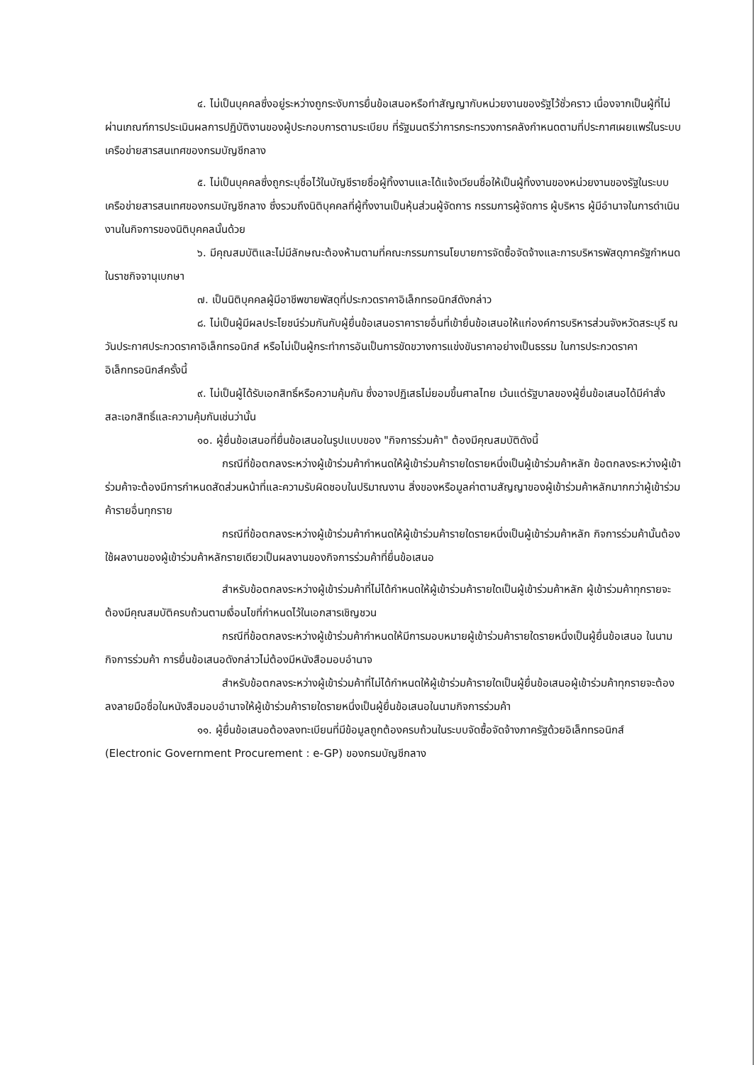๔. ไม่เป็นบุคคลซึ่งอยู่ระหว่างถูกระงับการยื่นข้อเสนอหรือทำสัญญากับหน่วยงานของรัฐไว้ชั่วคราว เนื่องจากเป็นผู้ที่ไม่ผ่านเกณฑ์การประเมินผลการปฏิบัติงานของผู้ประกอบการตามระเบียบ ที่รัฐมนตรีว่าการกระทรวงการคลังกำหนดตามที่ประกาศเผยแพร่ในระบบเครือข่ายสารสนเทศของกรมบัญชีกลาง
๕. ไม่เป็นบุคคลซึ่งถูกระบุชื่อไว้ในบัญชีรายชื่อผู้ทิ้งงานและได้แจ้งเวียนชื่อให้เป็นผู้ทิ้งงานของหน่วยงานของรัฐในระบบเครือข่ายสารสนเทศของกรมบัญชีกลาง ซึ่งรวมถึงนิติบุคคลที่ผู้ทิ้งงานเป็นหุ้นส่วนผู้จัดการ กรรมการผู้จัดการ ผู้บริหาร ผู้มีอำนาจในการดำเนินงานในกิจการของนิติบุคคลนั้นด้วย
๖. มีคุณสมบัติและไม่มีลักษณะต้องห้ามตามที่คณะกรรมการนโยบายการจัดซื้อจัดจ้างและการบริหารพัสดุภาครัฐกำหนดในราชกิจจานุเบกษา
๗. เป็นนิติบุคคลผู้มีอาชีพขายพัสดุที่ประกวดราคาอิเล็กทรอนิกส์ดังกล่าว
๘. ไม่เป็นผู้มีผลประโยชน์ร่วมกันกับผู้ยื่นข้อเสนอราคารายอื่นที่เข้ายื่นข้อเสนอให้แก่องค์การบริหารส่วนจังหวัดสระบุรี ณ วันประกาศประกวดราคาอิเล็กทรอนิกส์ หรือไม่เป็นผู้กระทำการอันเป็นการขัดขวางการแข่งขันราคาอย่างเป็นธรรม ในการประกวดราคาอิเล็กทรอนิกส์ครั้งนี้
๙. ไม่เป็นผู้ได้รับเอกสิทธิ์หรือความคุ้มกัน ซึ่งอาจปฏิเสธไม่ยอมขึ้นศาลไทย เว้นแต่รัฐบาลของผู้ยื่นข้อเสนอได้มีคำสั่งสละเอกสิทธิ์และความคุ้มกันเช่นว่านั้น
๑๐. ผู้ยื่นข้อเสนอที่ยื่นข้อเสนอในรูปแบบของ "กิจการร่วมค้า" ต้องมีคุณสมบัติดังนี้
กรณีที่ข้อตกลงระหว่างผู้เข้าร่วมค้ากำหนดให้ผู้เข้าร่วมค้ารายใดรายหนึ่งเป็นผู้เข้าร่วมค้าหลัก ข้อตกลงระหว่างผู้เข้าร่วมค้าจะต้องมีการกำหนดสัดส่วนหน้าที่และความรับผิดชอบในปริมาณงาน สิ่งของหรือมูลค่าตามสัญญาของผู้เข้าร่วมค้าหลักมากกว่าผู้เข้าร่วมค้ารายอื่นทุกราย
กรณีที่ข้อตกลงระหว่างผู้เข้าร่วมค้ากำหนดให้ผู้เข้าร่วมค้ารายใดรายหนึ่งเป็นผู้เข้าร่วมค้าหลัก กิจการร่วมค้านั้นต้องใช้ผลงานของผู้เข้าร่วมค้าหลักรายเดียวเป็นผลงานของกิจการร่วมค้าที่ยื่นข้อเสนอ
สำหรับข้อตกลงระหว่างผู้เข้าร่วมค้าที่ไม่ได้กำหนดให้ผู้เข้าร่วมค้ารายใดเป็นผู้เข้าร่วมค้าหลัก ผู้เข้าร่วมค้าทุกรายจะต้องมีคุณสมบัติครบถ้วนตามเงื่อนไขที่กำหนดไว้ในเอกสารเชิญชวน
กรณีที่ข้อตกลงระหว่างผู้เข้าร่วมค้ากำหนดให้มีการมอบหมายผู้เข้าร่วมค้ารายใดรายหนึ่งเป็นผู้ยื่นข้อเสนอ ในนามกิจการร่วมค้า การยื่นข้อเสนอดังกล่าวไม่ต้องมีหนังสือมอบอำนาจ
สำหรับข้อตกลงระหว่างผู้เข้าร่วมค้าที่ไม่ได้กำหนดให้ผู้เข้าร่วมค้ารายใดเป็นผู้ยื่นข้อเสนอผู้เข้าร่วมค้าทุกรายจะต้องลงลายมือชื่อในหนังสือมอบอำนาจให้ผู้เข้าร่วมค้ารายใดรายหนึ่งเป็นผู้ยื่นข้อเสนอในนามกิจการร่วมค้า
๑๑. ผู้ยื่นข้อเสนอต้องลงทะเบียนที่มีข้อมูลถูกต้องครบถ้วนในระบบจัดซื้อจัดจ้างภาครัฐด้วยอิเล็กทรอนิกส์ (Electronic Government Procurement : e-GP) ของกรมบัญชีกลาง